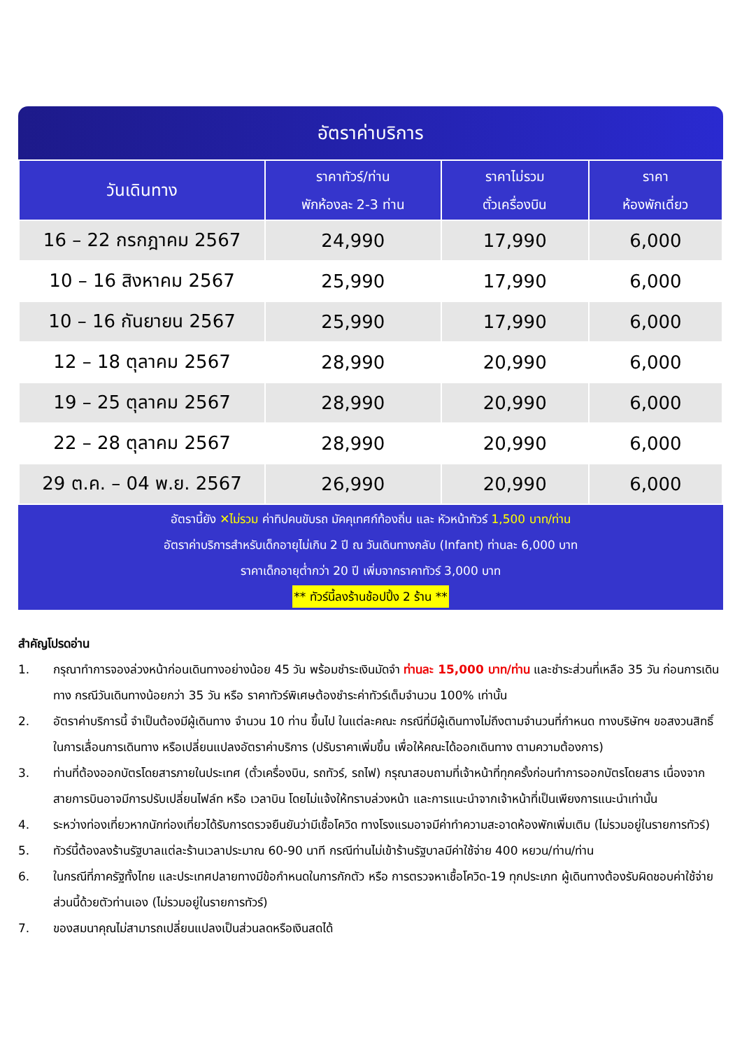อัตราค่าบริการ
| วันเดินทาง | ราคาทัวร์/ท่าน พักห้องละ 2-3 ท่าน | ราคาไม่รวม ตั๋วเครื่องบิน | ราคา ห้องพักเดี่ยว |
| --- | --- | --- | --- |
| 16 – 22 กรกฎาคม 2567 | 24,990 | 17,990 | 6,000 |
| 10 – 16 สิงหาคม 2567 | 25,990 | 17,990 | 6,000 |
| 10 – 16 กันยายน 2567 | 25,990 | 17,990 | 6,000 |
| 12 – 18 ตุลาคม 2567 | 28,990 | 20,990 | 6,000 |
| 19 – 25 ตุลาคม 2567 | 28,990 | 20,990 | 6,000 |
| 22 – 28 ตุลาคม 2567 | 28,990 | 20,990 | 6,000 |
| 29 ต.ค. – 04 พ.ย. 2567 | 26,990 | 20,990 | 6,000 |
อัตรานี้ยัง ✕ไม่รวม ค่าทิปคนขับรถ มัคคุเทศก์ท้องถิ่น และ หัวหน้าทัวร์ 1,500 บาท/ท่าน
อัตราค่าบริการสำหรับเด็กอายุไม่เกิน 2 ปี ณ วันเดินทางกลับ (Infant) ท่านละ 6,000 บาท
ราคาเด็กอายุต่ำกว่า 20 ปี เพิ่มจากราคาทัวร์ 3,000 บาท
** ทัวร์นี้ลงร้านช้อปปิ้ง 2 ร้าน **
สำคัญโปรดอ่าน
1. กรุณาทำการจองล่วงหน้าก่อนเดินทางอย่างน้อย 45 วัน พร้อมชำระเงินมัดจำ ท่านละ 15,000 บาท/ท่าน และชำระส่วนที่เหลือ 35 วัน ก่อนการเดินทาง กรณีวันเดินทางน้อยกว่า 35 วัน หรือ ราคาทัวร์พิเศษต้องชำระค่าทัวร์เต็มจำนวน 100% เท่านั้น
2. อัตราค่าบริการนี้ จำเป็นต้องมีผู้เดินทาง จำนวน 10 ท่าน ขึ้นไป ในแต่ละคณะ กรณีที่มีผู้เดินทางไม่ถึงตามจำนวนที่กำหนด ทางบริษัทฯ ขอสงวนสิทธิ์ในการเลื่อนการเดินทาง หรือเปลี่ยนแปลงอัตราค่าบริการ (ปรับราคาเพิ่มขึ้น เพื่อให้คณะได้ออกเดินทาง ตามความต้องการ)
3. ท่านที่ต้องออกบัตรโดยสารภายในประเทศ (ตั๋วเครื่องบิน, รถทัวร์, รถไฟ) กรุณาสอบถามที่เจ้าหน้าที่ทุกครั้งก่อนทำการออกบัตรโดยสาร เนื่องจากสายการบินอาจมีการปรับเปลี่ยนไฟล์ท หรือ เวลาบิน โดยไม่แจ้งให้ทราบล่วงหน้า และการแนะนำจากเจ้าหน้าที่เป็นเพียงการแนะนำเท่านั้น
4. ระหว่างท่องเที่ยวหากนักท่องเที่ยวได้รับการตรวจยืนยันว่ามีเชื้อโควิด ทางโรงแรมอาจมีค่าทำความสะอาดห้องพักเพิ่มเติม (ไม่รวมอยู่ในรายการทัวร์)
5. ทัวร์นี้ต้องลงร้านรัฐบาลแต่ละร้านเวลาประมาณ 60-90 นาที กรณีท่านไม่เข้าร้านรัฐบาลมีค่าใช้จ่าย 400 หยวน/ท่าน/ท่าน
6. ในกรณีที่ภาครัฐทั้งไทย และประเทศปลายทางมีข้อกำหนดในการกักตัว หรือ การตรวจหาเชื้อโควิด-19 ทุกประเภท ผู้เดินทางต้องรับผิดชอบค่าใช้จ่ายส่วนนี้ด้วยตัวท่านเอง (ไม่รวมอยู่ในรายการทัวร์)
7. ของสมนาคุณไม่สามารถเปลี่ยนแปลงเป็นส่วนลดหรือเงินสดได้